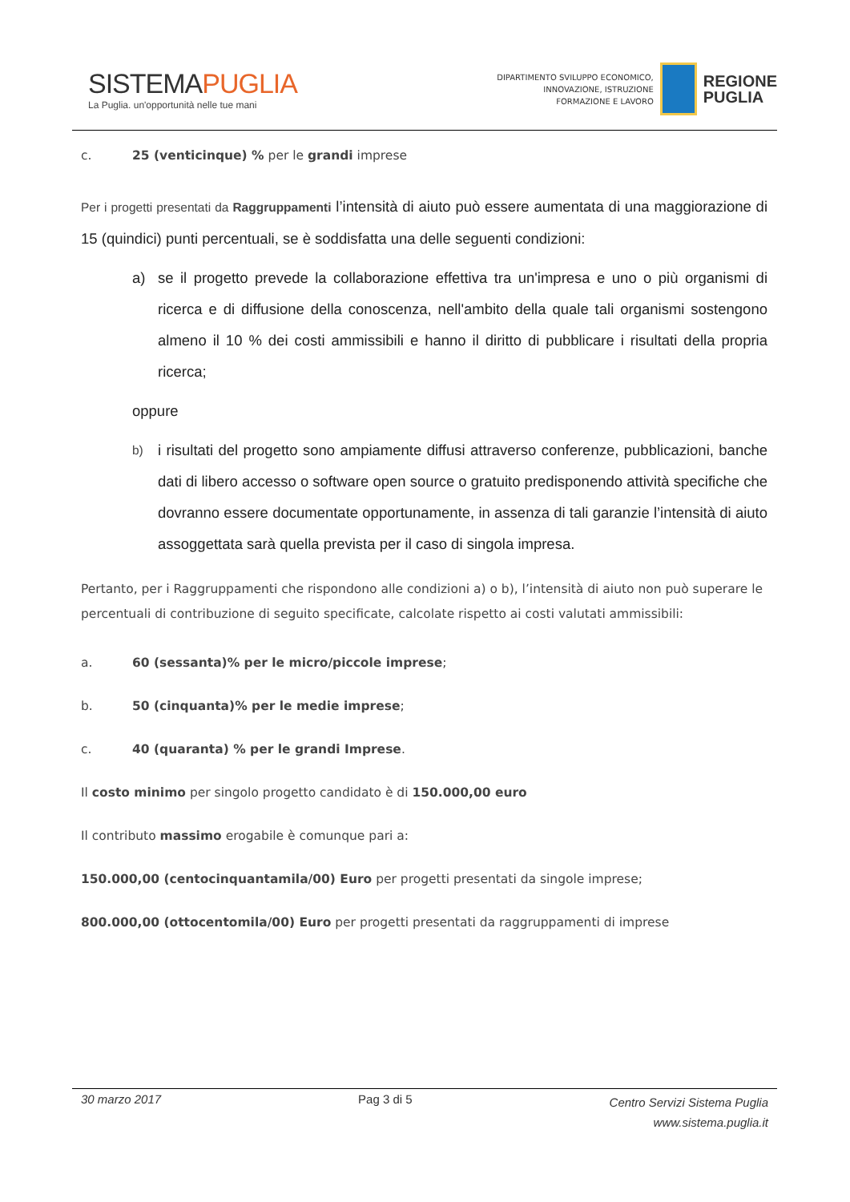SISTEMAPUGLIA
La Puglia. un'opportunità nelle tue mani
DIPARTIMENTO SVILUPPO ECONOMICO,
INNOVAZIONE, ISTRUZIONE
FORMAZIONE E LAVORO
REGIONE
PUGLIA
c. 25 (venticinque) % per le grandi imprese
Per i progetti presentati da Raggruppamenti l’intensità di aiuto può essere aumentata di una maggiorazione di 15 (quindici) punti percentuali, se è soddisfatta una delle seguenti condizioni:
a) se il progetto prevede la collaborazione effettiva tra un'impresa e uno o più organismi di ricerca e di diffusione della conoscenza, nell'ambito della quale tali organismi sostengono almeno il 10 % dei costi ammissibili e hanno il diritto di pubblicare i risultati della propria ricerca;
oppure
b) i risultati del progetto sono ampiamente diffusi attraverso conferenze, pubblicazioni, banche dati di libero accesso o software open source o gratuito predisponendo attività specifiche che dovranno essere documentate opportunamente, in assenza di tali garanzie l’intensità di aiuto assoggettata sarà quella prevista per il caso di singola impresa.
Pertanto, per i Raggruppamenti che rispondono alle condizioni a) o b), l’intensità di aiuto non può superare le percentuali di contribuzione di seguito specificate, calcolate rispetto ai costi valutati ammissibili:
a. 60 (sessanta)% per le micro/piccole imprese;
b. 50 (cinquanta)% per le medie imprese;
c. 40 (quaranta) % per le grandi Imprese.
Il costo minimo per singolo progetto candidato è di 150.000,00 euro
Il contributo massimo erogabile è comunque pari a:
150.000,00 (centocinquantamila/00) Euro per progetti presentati da singole imprese;
800.000,00 (ottocentomila/00) Euro per progetti presentati da raggruppamenti di imprese
30 marzo 2017 Pag 3 di 5 Centro Servizi Sistema Puglia
www.sistema.puglia.it